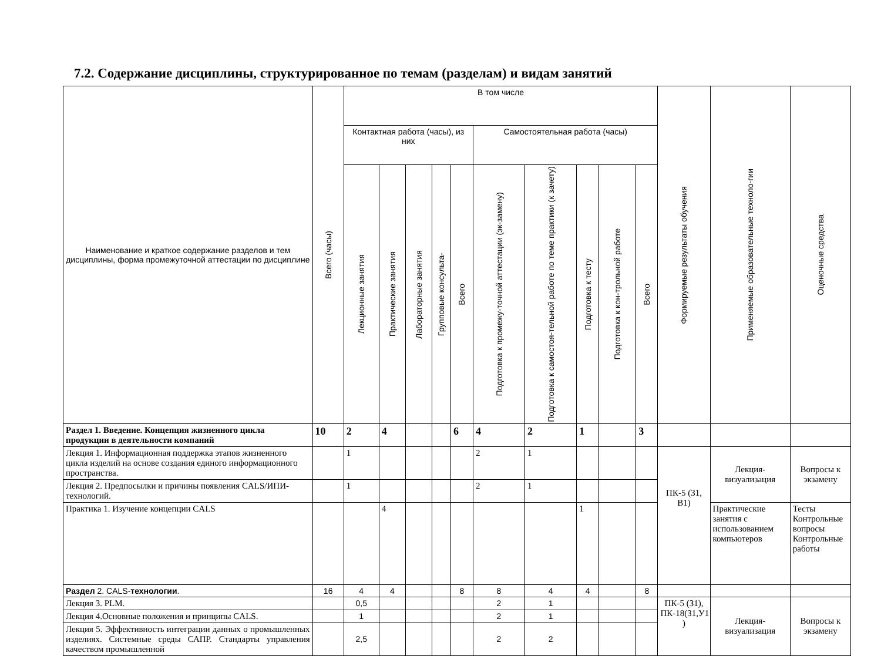7.2. Содержание дисциплины, структурированное по темам (разделам) и видам занятий
| Наименование и краткое содержание разделов и тем дисциплины, форма промежуточной аттестации по дисциплине | Всего (часы) | В том числе | | | | | | | | | | Формируемые результаты обучения | Применяемые образовательные техноло-гии | Оценочные средства |
| --- | --- | --- | --- | --- | --- | --- | --- | --- | --- | --- | --- | --- | --- | --- |
| | | Контактная работа (часы), из них | | | | | Самостоятельная работа (часы) | | | | | | | |
| | | Лекционные занятия | Практические занятия | Лабораторные занятия | Групповые консульта- | Всего | Подготовка к промежу-точной аттестации (эк-замену) | Подготовка к самостоя-тельной работе по теме практики (к зачету) | Подготовка к тесту | Подготовка к кон-трольной работе | Всего | | | |
| Раздел 1. Введение. Концепция жизненного цикла продукции в деятельности компаний | 10 | 2 | 4 | | | 6 | 4 | 2 | 1 | | 3 | | | |
| Лекция 1. Информационная поддержка этапов жизненного цикла изделий на основе создания единого информационного пространства. | | 1 | | | | | 2 | 1 | | | | ПК-5 (З1, В1) | Лекция-визуализация | Вопросы к экзамену |
| Лекция 2. Предпосылки и причины появления CALS/ИПИ-технологий. | | 1 | | | | | 2 | 1 | | | | | | |
| Практика 1. Изучение концепции CALS | | | 4 | | | | | | 1 | | | | Практические занятия с использованием компьютеров | Тесты Контрольные вопросы Контрольные работы |
| Раздел 2. CALS- технологии . | 16 | 4 | 4 | | | 8 | 8 | 4 | 4 | | 8 | | | |
| Лекция 3. PLM. | | 0,5 | | | | | 2 | 1 | | | | ПК-5 (З1), ПК-18(З1,У1 ) | Лекция-визуализация | Вопросы к экзамену |
| Лекция 4.Основные положения и принципы CALS. | | 1 | | | | | 2 | 1 | | | | | | |
| Лекция 5. Эффективность интеграции данных о промышленных изделиях. Системные среды САПР. Стандарты управления качеством промышленной | | 2,5 | | | | | 2 | 2 | | | | | | |